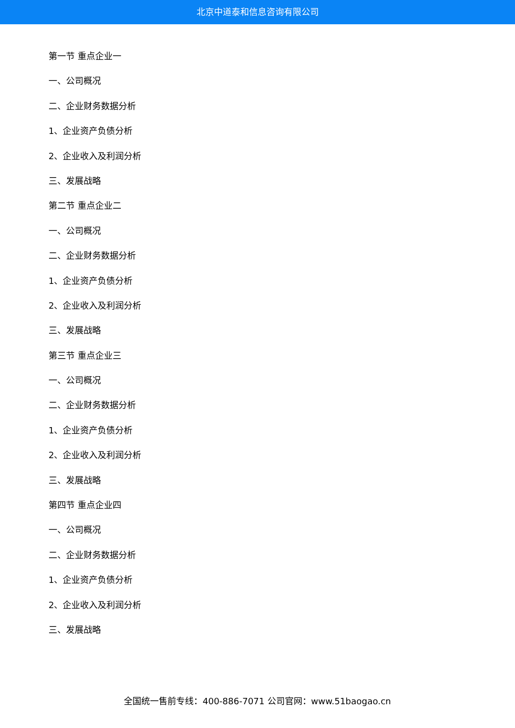北京中道泰和信息咨询有限公司
第一节 重点企业一
一、公司概况
二、企业财务数据分析
1、企业资产负债分析
2、企业收入及利润分析
三、发展战略
第二节 重点企业二
一、公司概况
二、企业财务数据分析
1、企业资产负债分析
2、企业收入及利润分析
三、发展战略
第三节 重点企业三
一、公司概况
二、企业财务数据分析
1、企业资产负债分析
2、企业收入及利润分析
三、发展战略
第四节 重点企业四
一、公司概况
二、企业财务数据分析
1、企业资产负债分析
2、企业收入及利润分析
三、发展战略
全国统一售前专线：400-886-7071 公司官网：www.51baogao.cn